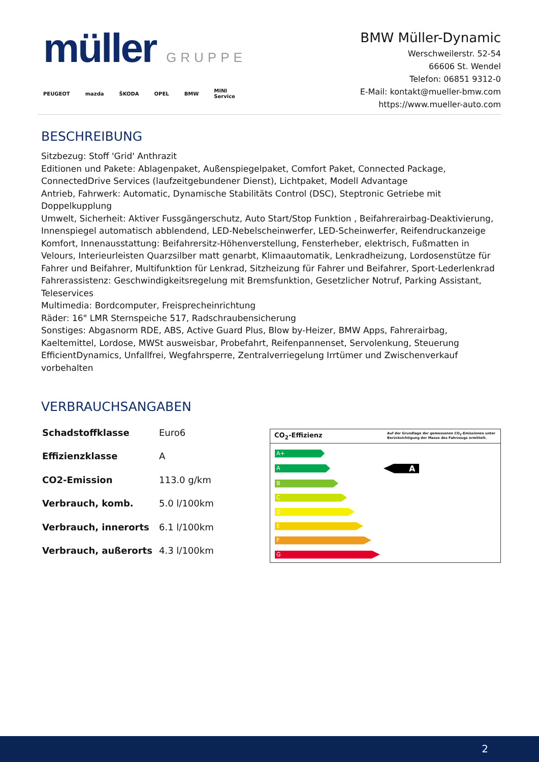müller GRUPPE
PEUGEOT mazda ŠKODA OPEL BMW MINI
Service
BMW Müller-Dynamic
Werschweilerstr. 52-54
66606 St. Wendel
Telefon: 06851 9312-0
E-Mail: kontakt@mueller-bmw.com
https://www.mueller-auto.com
BESCHREIBUNG
Sitzbezug: Stoff 'Grid' Anthrazit
Editionen und Pakete: Ablagenpaket, Außenspiegelpaket, Comfort Paket, Connected Package, ConnectedDrive Services (laufzeitgebundener Dienst), Lichtpaket, Modell Advantage
Antrieb, Fahrwerk: Automatic, Dynamische Stabilitäts Control (DSC), Steptronic Getriebe mit Doppelkupplung
Umwelt, Sicherheit: Aktiver Fussgängerschutz, Auto Start/Stop Funktion , Beifahrerairbag-Deaktivierung, Innenspiegel automatisch abblendend, LED-Nebelscheinwerfer, LED-Scheinwerfer, Reifendruckanzeige
Komfort, Innenausstattung: Beifahrersitz-Höhenverstellung, Fensterheber, elektrisch, Fußmatten in Velours, Interieurleisten Quarzsilber matt genarbt, Klimaautomatik, Lenkradheizung, Lordosenstütze für Fahrer und Beifahrer, Multifunktion für Lenkrad, Sitzheizung für Fahrer und Beifahrer, Sport-Lederlenkrad
Fahrerassistenz: Geschwindigkeitsregelung mit Bremsfunktion, Gesetzlicher Notruf, Parking Assistant, Teleservices
Multimedia: Bordcomputer, Freisprecheinrichtung
Räder: 16" LMR Sternspeiche 517, Radschraubensicherung
Sonstiges: Abgasnorm RDE, ABS, Active Guard Plus, Blow by-Heizer, BMW Apps, Fahrerairbag, Kaeltemittel, Lordose, MWSt ausweisbar, Probefahrt, Reifenpannenset, Servolenkung, Steuerung EfficientDynamics, Unfallfrei, Wegfahrsperre, Zentralverriegelung Irrtümer und Zwischenverkauf vorbehalten
VERBRAUCHSANGABEN
| Schadstoffklasse | Euro6 |
| Effizienzklasse | A |
| CO2-Emission | 113.0 g/km |
| Verbrauch, komb. | 5.0 l/100km |
| Verbrauch, innerorts | 6.1 l/100km |
| Verbrauch, außerorts | 4.3 l/100km |
CO<sub>2</sub>-Effizienz Auf der Grundlage der gemessenen CO<sub>2</sub>-Emissionen unter Berücksichtigung der Masse des Fahrzeugs ermittelt.
A+
A
A
B
C
D
E
F
G
2